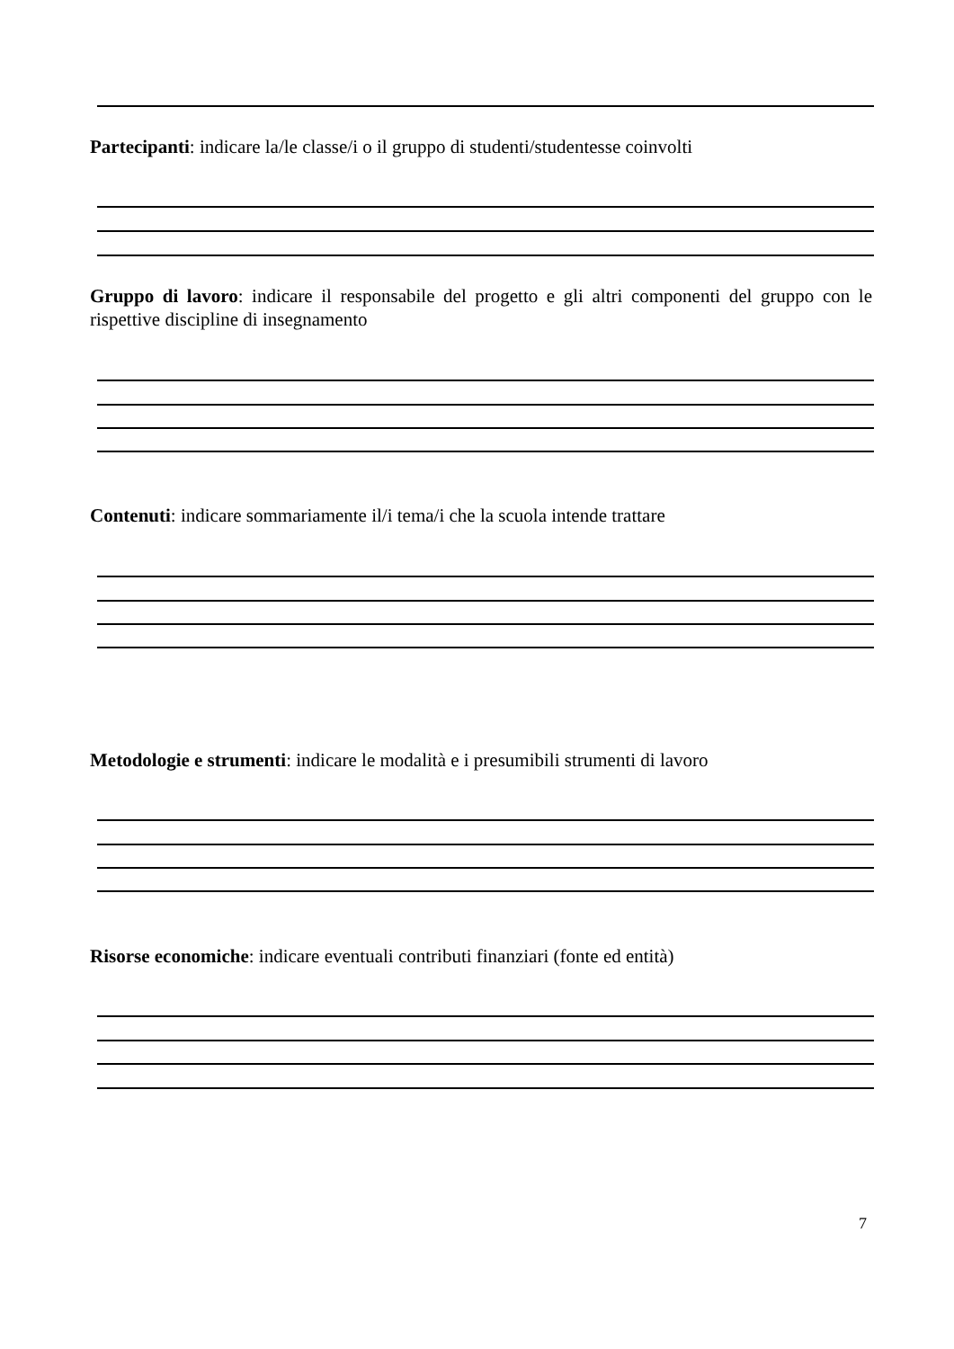Partecipanti: indicare la/le classe/i o il gruppo di studenti/studentesse coinvolti
Gruppo di lavoro: indicare il responsabile del progetto e gli altri componenti del gruppo con le rispettive discipline di insegnamento
Contenuti: indicare sommariamente il/i tema/i che la scuola intende trattare
Metodologie e strumenti: indicare le modalità e i presumibili strumenti di lavoro
Risorse economiche: indicare eventuali contributi finanziari (fonte ed entità)
7